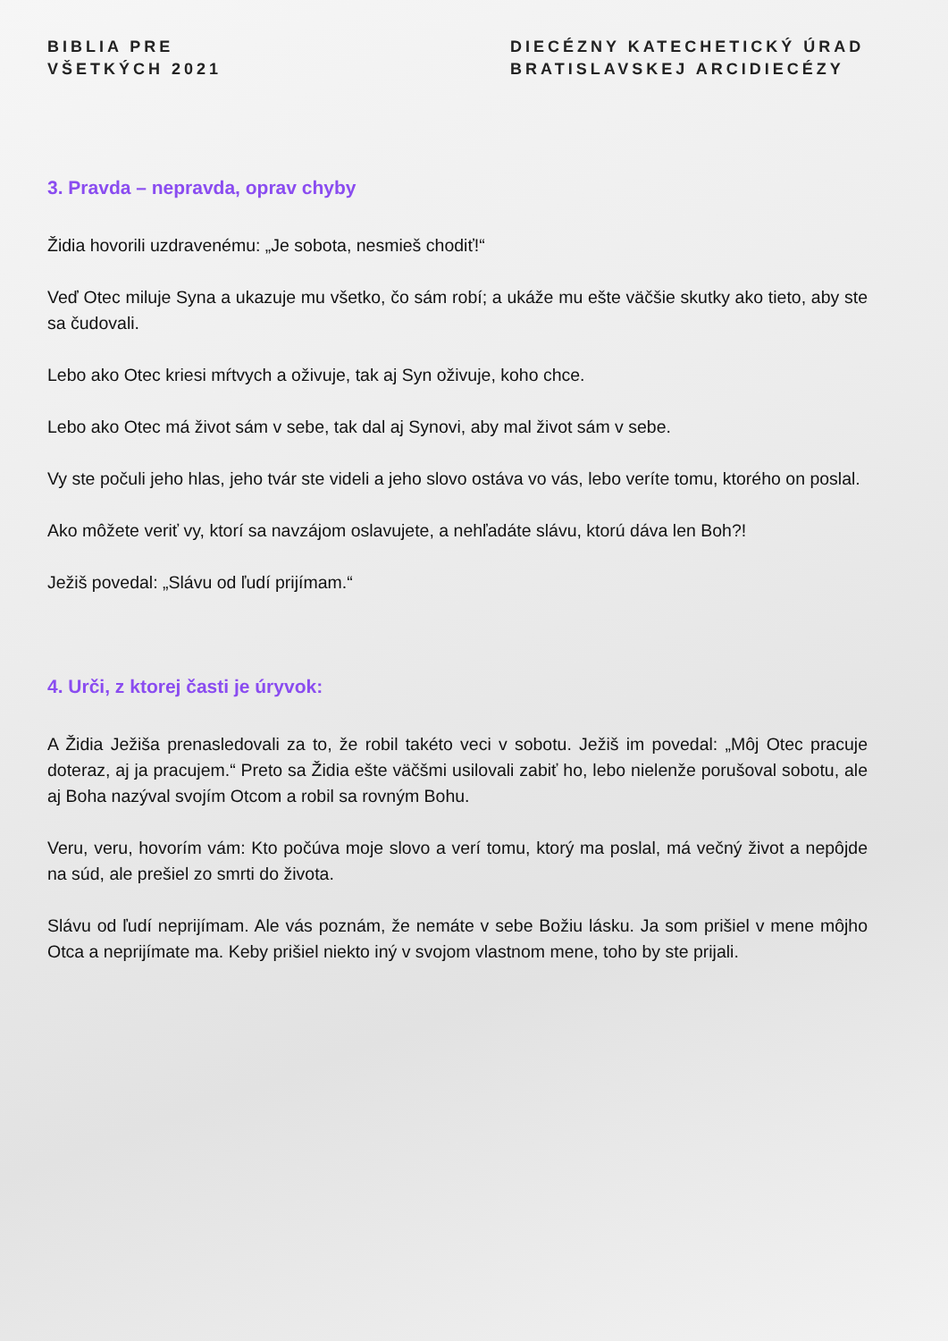BIBLIA PRE
VŠETKÝCH 2021
DIECÉZNY KATECHETICKÝ ÚRAD
BRATISLAVSKEJ ARCIDIECÉZY
3. Pravda – nepravda, oprav chyby
Židia hovorili uzdravenému: „Je sobota, nesmieš chodiť!“
Veď Otec miluje Syna a ukazuje mu všetko, čo sám robí; a ukáže mu ešte väčšie skutky ako tieto, aby ste sa čudovali.
Lebo ako Otec kriesi mŕtvych a oživuje, tak aj Syn oživuje, koho chce.
Lebo ako Otec má život sám v sebe, tak dal aj Synovi, aby mal život sám v sebe.
Vy ste počuli jeho hlas, jeho tvár ste videli a jeho slovo ostáva vo vás, lebo veríte tomu, ktorého on poslal.
Ako môžete veriť vy, ktorí sa navzájom oslavujete, a nehľadáte slávu, ktorú dáva len Boh?!
Ježiš povedal: „Slávu od ľudí prijímam.“
4. Urči, z ktorej časti je úryvok:
A Židia Ježiša prenasledovali za to, že robil takéto veci v sobotu. Ježiš im povedal: „Môj Otec pracuje doteraz, aj ja pracujem.“ Preto sa Židia ešte väčšmi usilovali zabiť ho, lebo nielenže porušoval sobotu, ale aj Boha nazýval svojím Otcom a robil sa rovným Bohu.
Veru, veru, hovorím vám: Kto počúva moje slovo a verí tomu, ktorý ma poslal, má večný život a nepôjde na súd, ale prešiel zo smrti do života.
Slávu od ľudí neprijímam. Ale vás poznám, že nemáte v sebe Božiu lásku. Ja som prišiel v mene môjho Otca a neprijímate ma. Keby prišiel niekto iný v svojom vlastnom mene, toho by ste prijali.